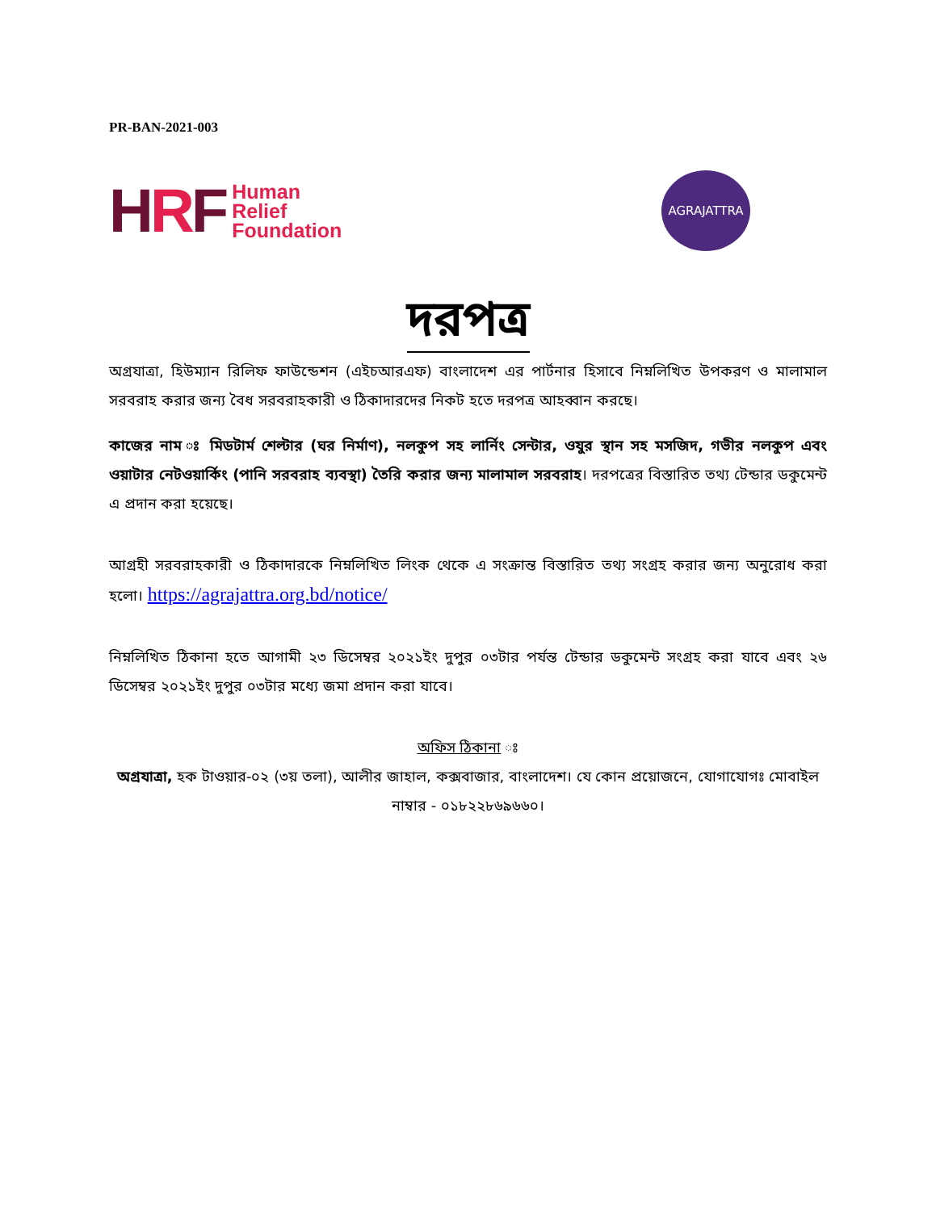PR-BAN-2021-003
HRF
Human
Relief
Foundation
AGRAJATTRA
দরপত্র
অগ্রযাত্রা, হিউম্যান রিলিফ ফাউন্ডেশন (এইচআরএফ) বাংলাদেশ এর পার্টনার হিসাবে নিম্নলিখিত উপকরণ ও মালামাল সরবরাহ করার জন্য বৈধ সরবরাহকারী ও ঠিকাদারদের নিকট হতে দরপত্র আহব্বান করছে।
কাজের নাম ঃ মিডটার্ম শেল্টার (ঘর নির্মাণ), নলকুপ সহ লার্নিং সেন্টার, ওযুর স্থান সহ মসজিদ, গভীর নলকুপ এবং ওয়াটার নেটওয়ার্কিং (পানি সরবরাহ ব্যবস্থা) তৈরি করার জন্য মালামাল সরবরাহ। দরপত্রের বিস্তারিত তথ্য টেন্ডার ডকুমেন্ট এ প্রদান করা হয়েছে।
আগ্রহী সরবরাহকারী ও ঠিকাদারকে নিম্নলিখিত লিংক থেকে এ সংক্রান্ত বিস্তারিত তথ্য সংগ্রহ করার জন্য অনুরোধ করা হলো। https://agrajattra.org.bd/notice/
নিম্নলিখিত ঠিকানা হতে আগামী ২৩ ডিসেম্বর ২০২১ইং দুপুর ০৩টার পর্যন্ত টেন্ডার ডকুমেন্ট সংগ্রহ করা যাবে এবং ২৬ ডিসেম্বর ২০২১ইং দুপুর ০৩টার মধ্যে জমা প্রদান করা যাবে।
অফিস ঠিকানা ঃ
অগ্রযাত্রা, হক টাওয়ার-০২ (৩য় তলা), আলীর জাহাল, কক্সবাজার, বাংলাদেশ। যে কোন প্রয়োজনে, যোগাযোগঃ মোবাইল নাম্বার - ০১৮২২৮৬৯৬৬০।